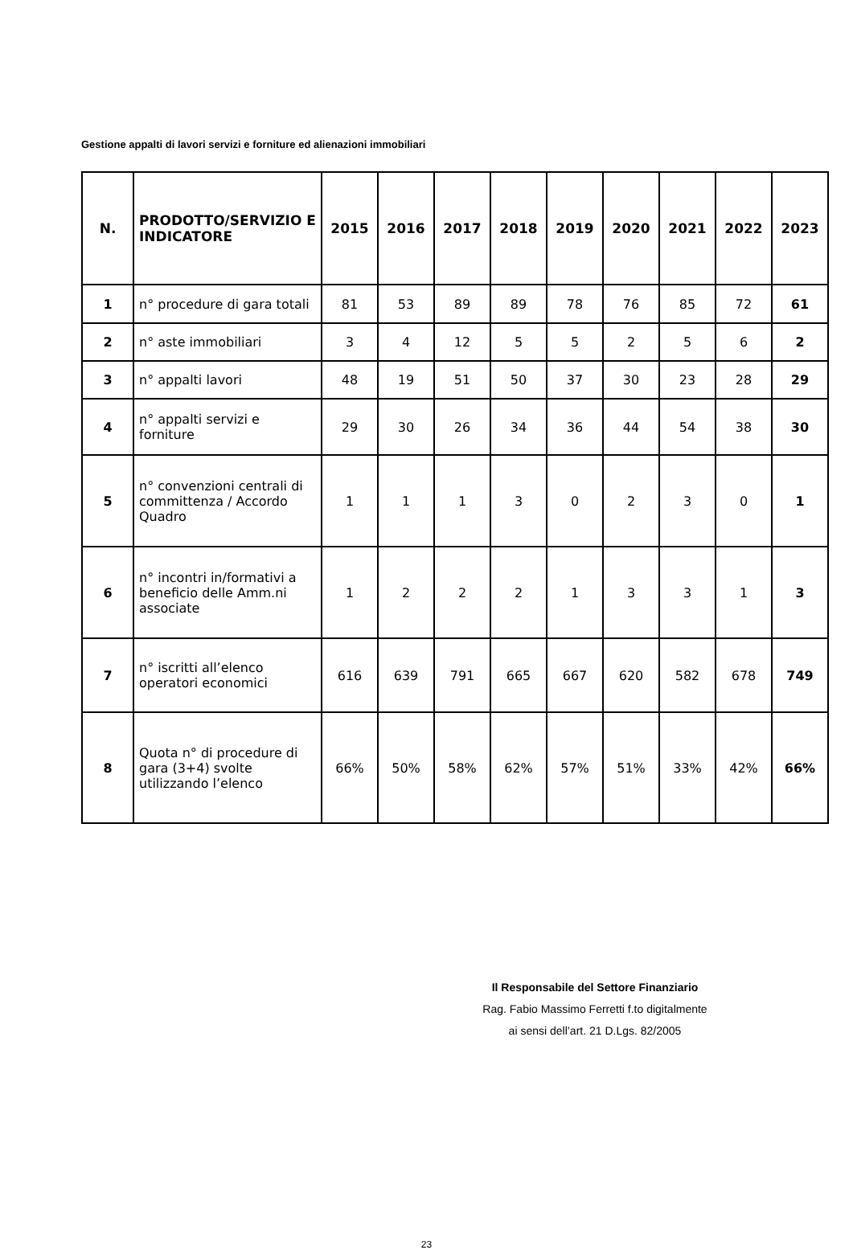Gestione appalti di lavori servizi e forniture ed alienazioni immobiliari
| N. | PRODOTTO/SERVIZIO E INDICATORE | 2015 | 2016 | 2017 | 2018 | 2019 | 2020 | 2021 | 2022 | 2023 |
| --- | --- | --- | --- | --- | --- | --- | --- | --- | --- | --- |
| 1 | n° procedure di gara totali | 81 | 53 | 89 | 89 | 78 | 76 | 85 | 72 | 61 |
| 2 | n° aste immobiliari | 3 | 4 | 12 | 5 | 5 | 2 | 5 | 6 | 2 |
| 3 | n° appalti lavori | 48 | 19 | 51 | 50 | 37 | 30 | 23 | 28 | 29 |
| 4 | n° appalti servizi e forniture | 29 | 30 | 26 | 34 | 36 | 44 | 54 | 38 | 30 |
| 5 | n° convenzioni centrali di committenza / Accordo Quadro | 1 | 1 | 1 | 3 | 0 | 2 | 3 | 0 | 1 |
| 6 | n° incontri in/formativi a beneficio delle Amm.ni associate | 1 | 2 | 2 | 2 | 1 | 3 | 3 | 1 | 3 |
| 7 | n° iscritti all’elenco operatori economici | 616 | 639 | 791 | 665 | 667 | 620 | 582 | 678 | 749 |
| 8 | Quota n° di procedure di gara (3+4) svolte utilizzando l’elenco | 66% | 50% | 58% | 62% | 57% | 51% | 33% | 42% | 66% |
Il Responsabile del Settore Finanziario
Rag. Fabio Massimo Ferretti f.to digitalmente
ai sensi dell’art. 21 D.Lgs. 82/2005
23